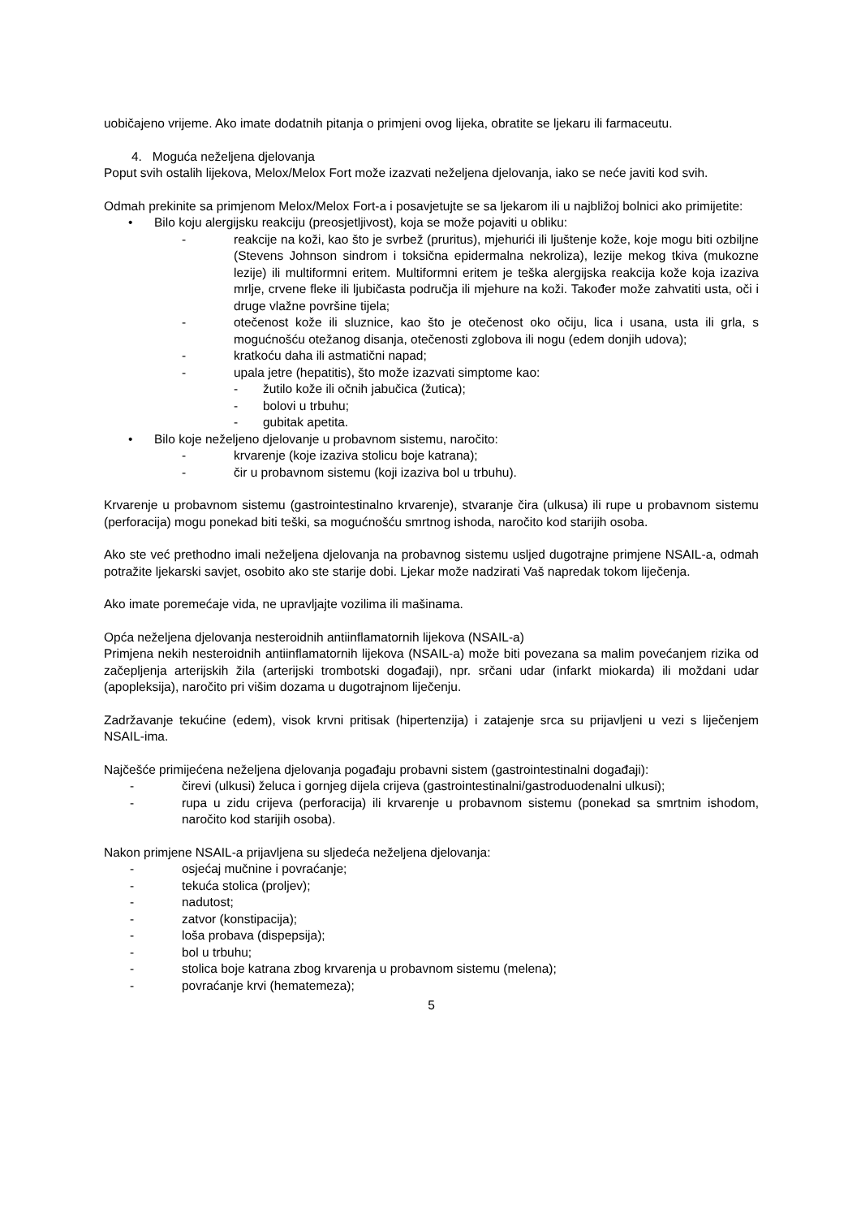uobičajeno vrijeme. Ako imate dodatnih pitanja o primjeni ovog lijeka, obratite se ljekaru ili farmaceutu.
4. Moguća neželjena djelovanja
Poput svih ostalih lijekova, Melox/Melox Fort može izazvati neželjena djelovanja, iako se neće javiti kod svih.
Odmah prekinite sa primjenom Melox/Melox Fort-a i posavjetujte se sa ljekarom ili u najbližoj bolnici ako primijetite:
• Bilo koju alergijsku reakciju (preosjetljivost), koja se može pojaviti u obliku:
- reakcije na koži, kao što je svrbež (pruritus), mjehurići ili ljuštenje kože, koje mogu biti ozbiljne (Stevens Johnson sindrom i toksična epidermalna nekroliza), lezije mekog tkiva (mukozne lezije) ili multiformni eritem. Multiformni eritem je teška alergijska reakcija kože koja izaziva mrlje, crvene fleke ili ljubičasta područja ili mjehure na koži. Također može zahvatiti usta, oči i druge vlažne površine tijela;
- otečenost kože ili sluznice, kao što je otečenost oko očiju, lica i usana, usta ili grla, s mogućnošću otežanog disanja, otečenosti zglobova ili nogu (edem donjih udova);
- kratkoću daha ili astmatični napad;
- upala jetre (hepatitis), što može izazvati simptome kao:
- žutilo kože ili očnih jabučica (žutica);
- bolovi u trbuhu;
- gubitak apetita.
• Bilo koje neželjeno djelovanje u probavnom sistemu, naročito:
- krvarenje (koje izaziva stolicu boje katrana);
- čir u probavnom sistemu (koji izaziva bol u trbuhu).
Krvarenje u probavnom sistemu (gastrointestinalno krvarenje), stvaranje čira (ulkusa) ili rupe u probavnom sistemu (perforacija) mogu ponekad biti teški, sa mogućnošću smrtnog ishoda, naročito kod starijih osoba.
Ako ste već prethodno imali neželjena djelovanja na probavnog sistemu usljed dugotrajne primjene NSAIL-a, odmah potražite ljekarski savjet, osobito ako ste starije dobi. Ljekar može nadzirati Vaš napredak tokom liječenja.
Ako imate poremećaje vida, ne upravljajte vozilima ili mašinama.
Opća neželjena djelovanja nesteroidnih antiinflamatornih lijekova (NSAIL-a)
Primjena nekih nesteroidnih antiinflamatornih lijekova (NSAIL-a) može biti povezana sa malim povećanjem rizika od začepljenja arterijskih žila (arterijski trombotski događaji), npr. srčani udar (infarkt miokarda) ili moždani udar (apopleksija), naročito pri višim dozama u dugotrajnom liječenju.
Zadržavanje tekućine (edem), visok krvni pritisak (hipertenzija) i zatajenje srca su prijavljeni u vezi s liječenjem NSAIL-ima.
Najčešće primijećena neželjena djelovanja pogađaju probavni sistem (gastrointestinalni događaji):
- čirevi (ulkusi) želuca i gornjeg dijela crijeva (gastrointestinalni/gastroduodenalni ulkusi);
- rupa u zidu crijeva (perforacija) ili krvarenje u probavnom sistemu (ponekad sa smrtnim ishodom, naročito kod starijih osoba).
Nakon primjene NSAIL-a prijavljena su sljedeća neželjena djelovanja:
- osjećaj mučnine i povraćanje;
- tekuća stolica (proljev);
- nadutost;
- zatvor (konstipacija);
- loša probava (dispepsija);
- bol u trbuhu;
- stolica boje katrana zbog krvarenja u probavnom sistemu (melena);
- povraćanje krvi (hematemeza);
5